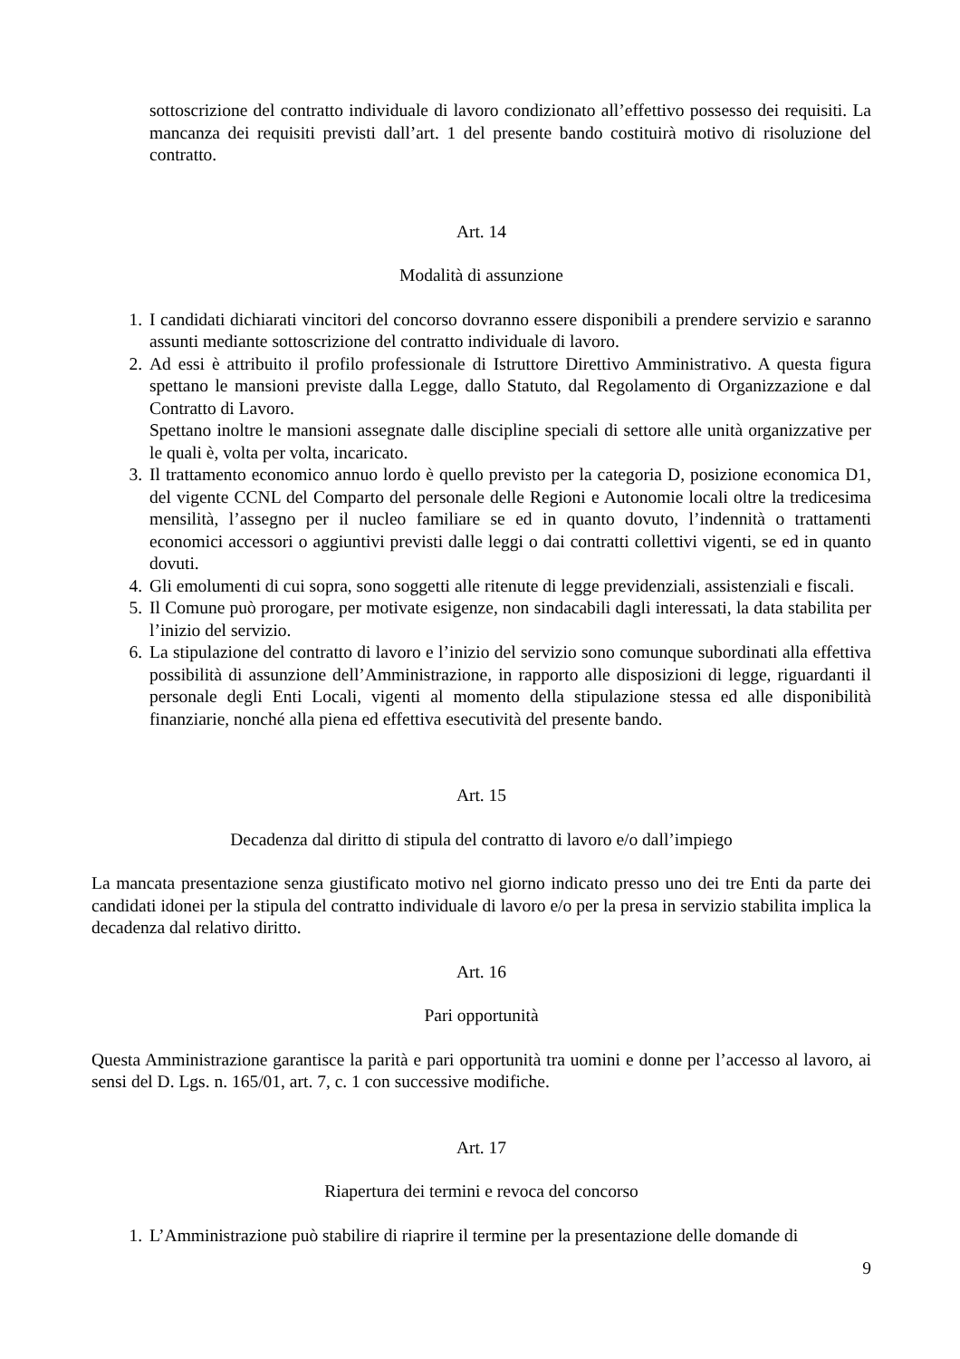sottoscrizione del contratto individuale di lavoro condizionato all’effettivo possesso dei requisiti. La mancanza dei requisiti previsti dall’art. 1 del presente bando costituirà motivo di risoluzione del contratto.
Art. 14
Modalità di assunzione
1. I candidati dichiarati vincitori del concorso dovranno essere disponibili a prendere servizio e saranno assunti mediante sottoscrizione del contratto individuale di lavoro.
2. Ad essi è attribuito il profilo professionale di Istruttore Direttivo Amministrativo. A questa figura spettano le mansioni previste dalla Legge, dallo Statuto, dal Regolamento di Organizzazione e dal Contratto di Lavoro.
Spettano inoltre le mansioni assegnate dalle discipline speciali di settore alle unità organizzative per le quali è, volta per volta, incaricato.
3. Il trattamento economico annuo lordo è quello previsto per la categoria D, posizione economica D1, del vigente CCNL del Comparto del personale delle Regioni e Autonomie locali oltre la tredicesima mensilità, l’assegno per il nucleo familiare se ed in quanto dovuto, l’indennità o trattamenti economici accessori o aggiuntivi previsti dalle leggi o dai contratti collettivi vigenti, se ed in quanto dovuti.
4. Gli emolumenti di cui sopra, sono soggetti alle ritenute di legge previdenziali, assistenziali e fiscali.
5. Il Comune può prorogare, per motivate esigenze, non sindacabili dagli interessati, la data stabilita per l’inizio del servizio.
6. La stipulazione del contratto di lavoro e l’inizio del servizio sono comunque subordinati alla effettiva possibilità di assunzione dell’Amministrazione, in rapporto alle disposizioni di legge, riguardanti il personale degli Enti Locali, vigenti al momento della stipulazione stessa ed alle disponibilità finanziarie, nonché alla piena ed effettiva esecutività del presente bando.
Art. 15
Decadenza dal diritto di stipula del contratto di lavoro e/o dall’impiego
La mancata presentazione senza giustificato motivo nel giorno indicato presso uno dei tre Enti da parte dei candidati idonei per la stipula del contratto individuale di lavoro e/o per la presa in servizio stabilita implica la decadenza dal relativo diritto.
Art. 16
Pari opportunità
Questa Amministrazione garantisce la parità e pari opportunità tra uomini e donne per l’accesso al lavoro, ai sensi del D. Lgs. n. 165/01, art. 7, c. 1 con successive modifiche.
Art. 17
Riapertura dei termini e revoca del concorso
1. L’Amministrazione può stabilire di riaprire il termine per la presentazione delle domande di
9